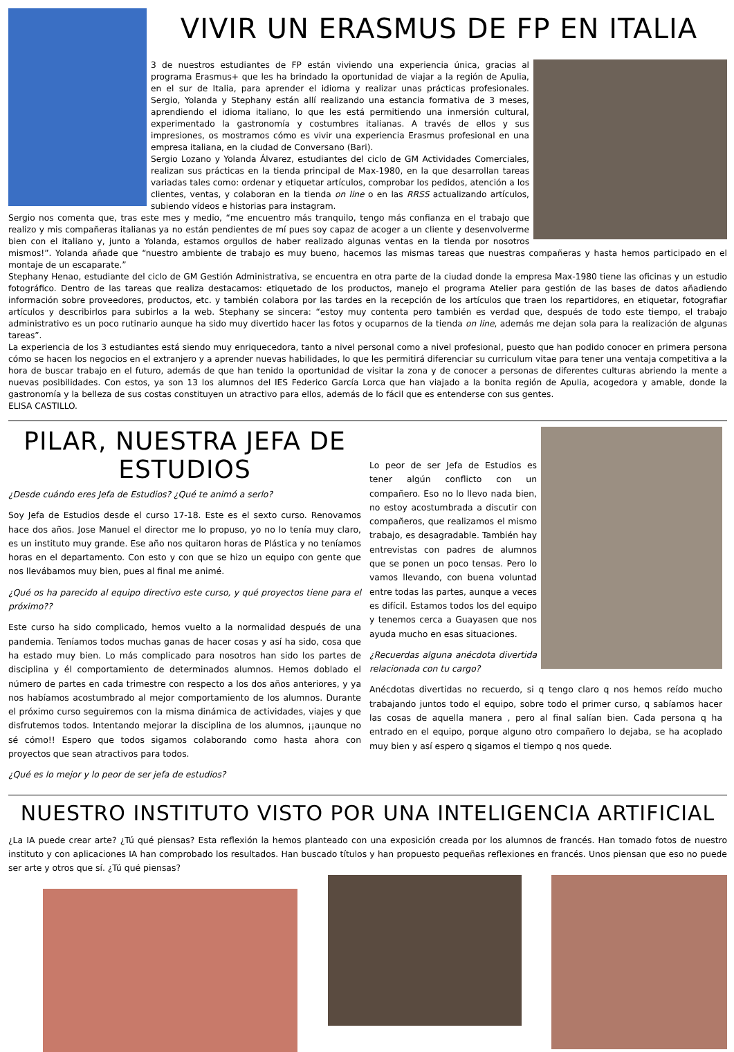VIVIR UN ERASMUS DE FP EN ITALIA
3 de nuestros estudiantes de FP están viviendo una experiencia única, gracias al programa Erasmus+ que les ha brindado la oportunidad de viajar a la región de Apulia, en el sur de Italia, para aprender el idioma y realizar unas prácticas profesionales. Sergio, Yolanda y Stephany están allí realizando una estancia formativa de 3 meses, aprendiendo el idioma italiano, lo que les está permitiendo una inmersión cultural, experimentado la gastronomía y costumbres italianas. A través de ellos y sus impresiones, os mostramos cómo es vivir una experiencia Erasmus profesional en una empresa italiana, en la ciudad de Conversano (Bari).
Sergio Lozano y Yolanda Álvarez, estudiantes del ciclo de GM Actividades Comerciales, realizan sus prácticas en la tienda principal de Max-1980, en la que desarrollan tareas variadas tales como: ordenar y etiquetar artículos, comprobar los pedidos, atención a los clientes, ventas, y colaboran en la tienda on line o en las RRSS actualizando artículos, subiendo vídeos e historias para instagram.
Sergio nos comenta que, tras este mes y medio, “me encuentro más tranquilo, tengo más confianza en el trabajo que realizo y mis compañeras italianas ya no están pendientes de mí pues soy capaz de acoger a un cliente y desenvolverme bien con el italiano y, junto a Yolanda, estamos orgullos de haber realizado algunas ventas en la tienda por nosotros mismos!”. Yolanda añade que “nuestro ambiente de trabajo es muy bueno, hacemos las mismas tareas que nuestras compañeras y hasta hemos participado en el montaje de un escaparate.”
Stephany Henao, estudiante del ciclo de GM Gestión Administrativa, se encuentra en otra parte de la ciudad donde la empresa Max-1980 tiene las oficinas y un estudio fotográfico. Dentro de las tareas que realiza destacamos: etiquetado de los productos, manejo el programa Atelier para gestión de las bases de datos añadiendo información sobre proveedores, productos, etc. y también colabora por las tardes en la recepción de los artículos que traen los repartidores, en etiquetar, fotografiar artículos y describirlos para subirlos a la web. Stephany se sincera: “estoy muy contenta pero también es verdad que, después de todo este tiempo, el trabajo administrativo es un poco rutinario aunque ha sido muy divertido hacer las fotos y ocuparnos de la tienda on line, además me dejan sola para la realización de algunas tareas”.
La experiencia de los 3 estudiantes está siendo muy enriquecedora, tanto a nivel personal como a nivel profesional, puesto que han podido conocer en primera persona cómo se hacen los negocios en el extranjero y a aprender nuevas habilidades, lo que les permitirá diferenciar su curriculum vitae para tener una ventaja competitiva a la hora de buscar trabajo en el futuro, además de que han tenido la oportunidad de visitar la zona y de conocer a personas de diferentes culturas abriendo la mente a nuevas posibilidades. Con estos, ya son 13 los alumnos del IES Federico García Lorca que han viajado a la bonita región de Apulia, acogedora y amable, donde la gastronomía y la belleza de sus costas constituyen un atractivo para ellos, además de lo fácil que es entenderse con sus gentes.
ELISA CASTILLO.
PILAR, NUESTRA JEFA DE ESTUDIOS
¿Desde cuándo eres Jefa de Estudios? ¿Qué te animó a serlo?
Soy Jefa de Estudios desde el curso 17-18. Este es el sexto curso. Renovamos hace dos años. Jose Manuel el director me lo propuso, yo no lo tenía muy claro, es un instituto muy grande. Ese año nos quitaron horas de Plástica y no teníamos horas en el departamento. Con esto y con que se hizo un equipo con gente que nos llevábamos muy bien, pues al final me animé.
¿Qué os ha parecido al equipo directivo este curso, y qué proyectos tiene para el próximo??
Este curso ha sido complicado, hemos vuelto a la normalidad después de una pandemia. Teníamos todos muchas ganas de hacer cosas y así ha sido, cosa que ha estado muy bien. Lo más complicado para nosotros han sido los partes de disciplina y él comportamiento de determinados alumnos. Hemos doblado el número de partes en cada trimestre con respecto a los dos años anteriores, y ya nos habíamos acostumbrado al mejor comportamiento de los alumnos. Durante el próximo curso seguiremos con la misma dinámica de actividades, viajes y que disfrutemos todos. Intentando mejorar la disciplina de los alumnos, ¡¡aunque no sé cómo!! Espero que todos sigamos colaborando como hasta ahora con proyectos que sean atractivos para todos.
¿Qué es lo mejor y lo peor de ser jefa de estudios?
Lo peor de ser Jefa de Estudios es tener algún conflicto con un compañero. Eso no lo llevo nada bien, no estoy acostumbrada a discutir con compañeros, que realizamos el mismo trabajo, es desagradable. También hay entrevistas con padres de alumnos que se ponen un poco tensas. Pero lo vamos llevando, con buena voluntad entre todas las partes, aunque a veces es difícil. Estamos todos los del equipo y tenemos cerca a Guayasen que nos ayuda mucho en esas situaciones.
¿Recuerdas alguna anécdota divertida relacionada con tu cargo?
Anécdotas divertidas no recuerdo, si q tengo claro q nos hemos reído mucho trabajando juntos todo el equipo, sobre todo el primer curso, q sabíamos hacer las cosas de aquella manera , pero al final salían bien. Cada persona q ha entrado en el equipo, porque alguno otro compañero lo dejaba, se ha acoplado muy bien y así espero q sigamos el tiempo q nos quede.
NUESTRO INSTITUTO VISTO POR UNA INTELIGENCIA ARTIFICIAL
¿La IA puede crear arte? ¿Tú qué piensas? Esta reflexión la hemos planteado con una exposición creada por los alumnos de francés. Han tomado fotos de nuestro instituto y con aplicaciones IA han comprobado los resultados. Han buscado títulos y han propuesto pequeñas reflexiones en francés. Unos piensan que eso no puede ser arte y otros que sí. ¿Tú qué piensas?